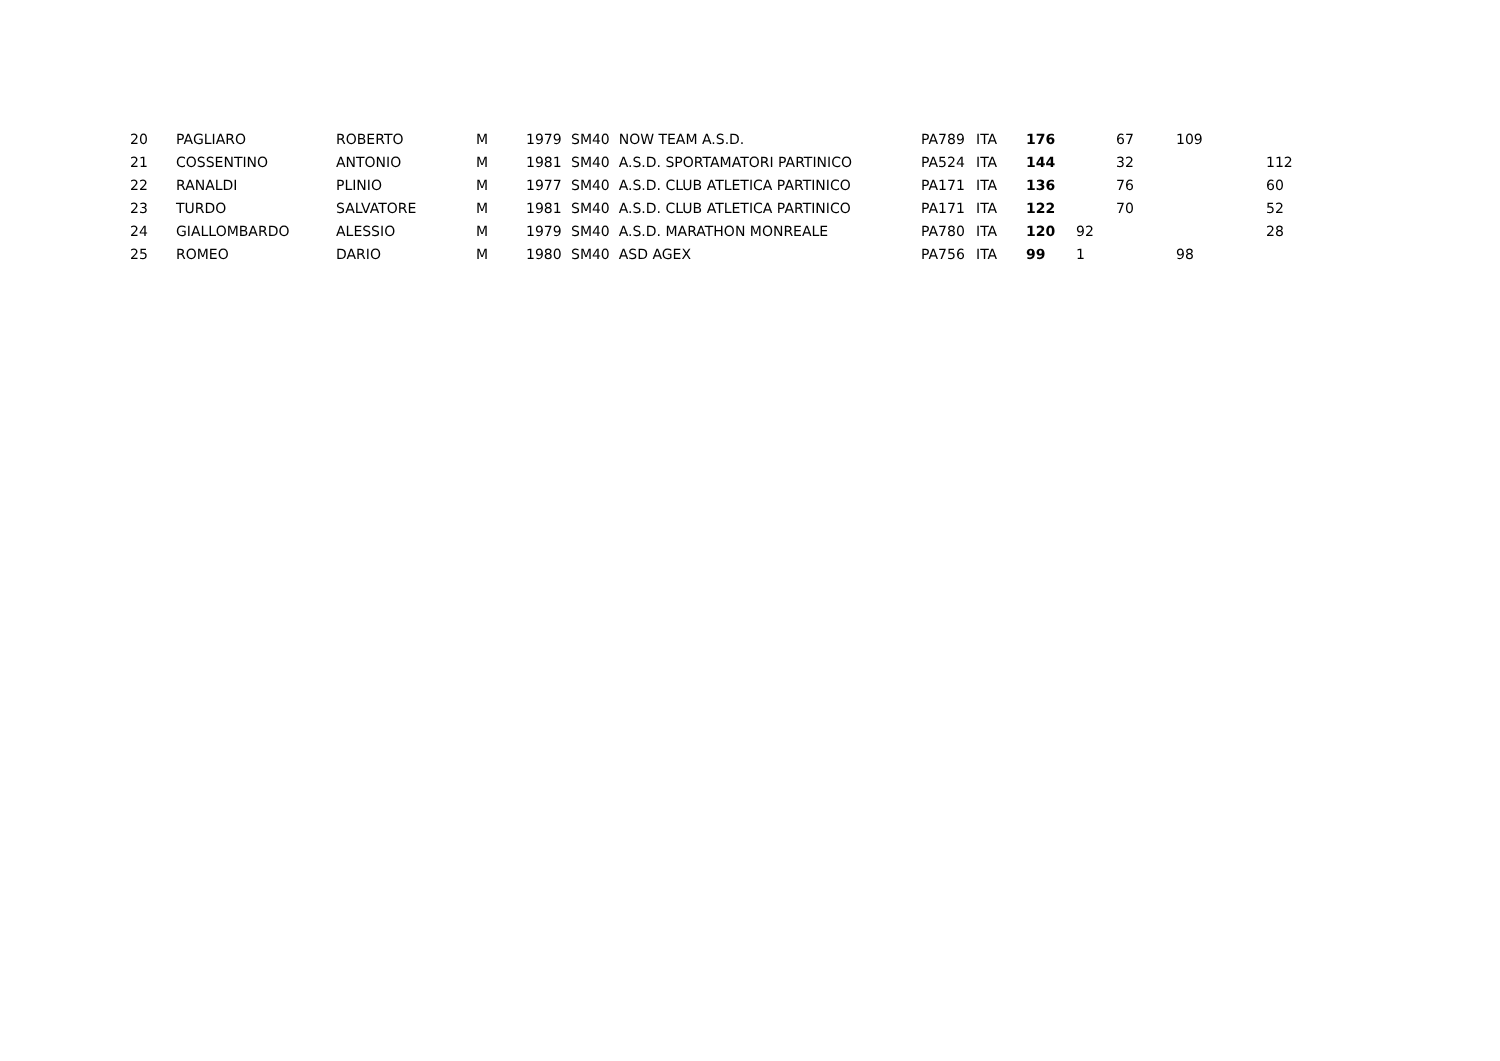| 20 | PAGLIARO | ROBERTO | M | 1979 | SM40 NOW TEAM A.S.D. | PA789 | ITA | 176 | | 67 | 109 | |
| 21 | COSSENTINO | ANTONIO | M | 1981 | SM40 A.S.D. SPORTAMATORI PARTINICO | PA524 | ITA | 144 | | 32 | | 112 |
| 22 | RANALDI | PLINIO | M | 1977 | SM40 A.S.D. CLUB ATLETICA PARTINICO | PA171 | ITA | 136 | | 76 | | 60 |
| 23 | TURDO | SALVATORE | M | 1981 | SM40 A.S.D. CLUB ATLETICA PARTINICO | PA171 | ITA | 122 | | 70 | | 52 |
| 24 | GIALLOMBARDO | ALESSIO | M | 1979 | SM40 A.S.D. MARATHON MONREALE | PA780 | ITA | 120 | 92 | | | 28 |
| 25 | ROMEO | DARIO | M | 1980 | SM40 ASD AGEX | PA756 | ITA | 99 | 1 | | 98 | |